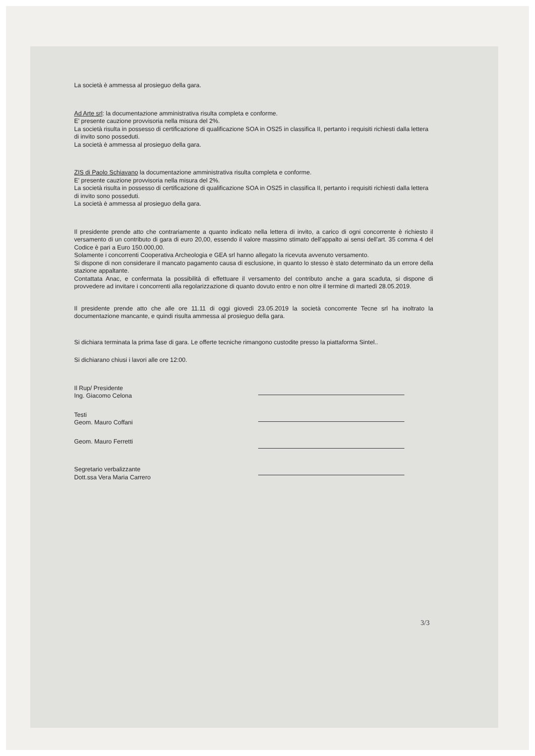La società è ammessa al prosieguo della gara.
Ad Arte srl: la documentazione amministrativa risulta completa e conforme.
E' presente cauzione provvisoria nella misura del 2%.
La società risulta in possesso di certificazione di qualificazione SOA in OS25 in classifica II, pertanto i requisiti richiesti dalla lettera di invito sono posseduti.
La società è ammessa al prosieguo della gara.
ZIS di Paolo Schiavano la documentazione amministrativa risulta completa e conforme.
E' presente cauzione provvisoria nella misura del 2%.
La società risulta in possesso di certificazione di qualificazione SOA in OS25 in classifica II, pertanto i requisiti richiesti dalla lettera di invito sono posseduti.
La società è ammessa al prosieguo della gara.
Il presidente prende atto che contrariamente a quanto indicato nella lettera di invito, a carico di ogni concorrente è richiesto il versamento di un contributo di gara di euro 20,00, essendo il valore massimo stimato dell'appalto ai sensi dell'art. 35 comma 4 del Codice è pari a Euro 150.000,00.
Solamente i concorrenti Cooperativa Archeologia e GEA srl hanno allegato la ricevuta avvenuto versamento.
Si dispone di non considerare il mancato pagamento causa di esclusione, in quanto lo stesso è stato determinato da un errore della stazione appaltante.
Contattata Anac, e confermata la possibilità di effettuare il versamento del contributo anche a gara scaduta, si dispone di provvedere ad invitare i concorrenti alla regolarizzazione di quanto dovuto entro e non oltre il termine di martedì 28.05.2019.
Il presidente prende atto che alle ore 11.11 di oggi giovedì 23.05.2019 la società concorrente Tecne srl ha inoltrato la documentazione mancante, e quindi risulta ammessa al prosieguo della gara.
Si dichiara terminata la prima fase di gara. Le offerte tecniche rimangono custodite presso la piattaforma Sintel..
Si dichiarano chiusi i lavori alle ore 12:00.
Il Rup/ Presidente
Ing. Giacomo Celona
Testi
Geom. Mauro Coffani
Geom. Mauro Ferretti
Segretario verbalizzante
Dott.ssa Vera Maria Carrero
3/3